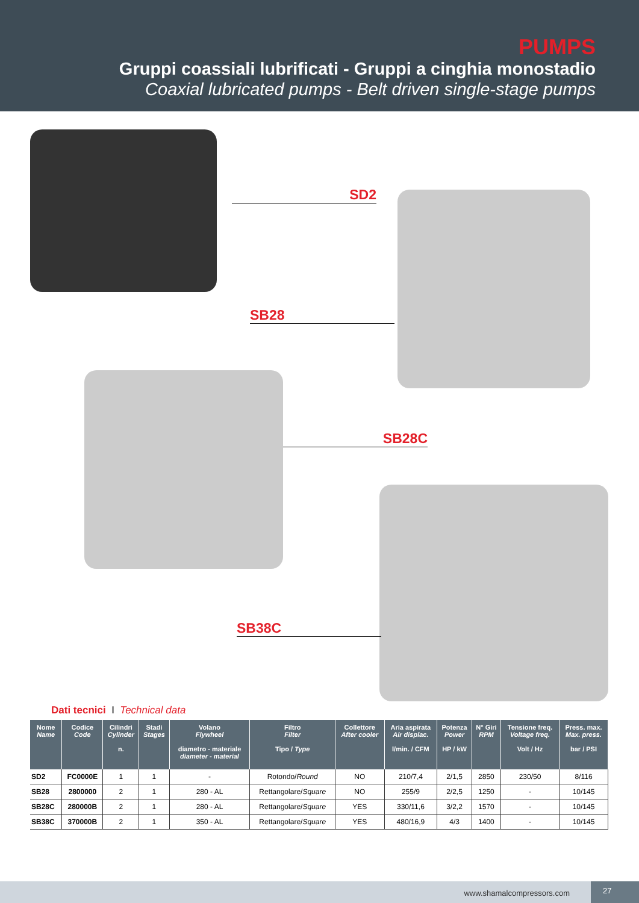PUMPS
Gruppi coassiali lubrificati - Gruppi a cinghia monostadio
Coaxial lubricated pumps - Belt driven single-stage pumps
SD2
SB28
SB28C
SB38C
Dati tecnici I Technical data
| Nome Name | Codice Code | Cilindri Cylinder n. | Stadi Stages | Volano Flywheel diametro - materiale diameter - material | Filtro Filter Tipo / Type | Collettore After cooler | Aria aspirata Air displac. l/min. / CFM | Potenza Power HP / kW | N° Giri RPM | Tensione freq. Voltage freq. Volt / Hz | Press. max. Max. press. bar / PSI |
| --- | --- | --- | --- | --- | --- | --- | --- | --- | --- | --- | --- |
| SD2 | FC0000E | 1 | 1 | - | Rotondo/ Round | NO | 210/7,4 | 2/1,5 | 2850 | 230/50 | 8/116 |
| SB28 | 2800000 | 2 | 1 | 280 - AL | Rettangolare/ Square | NO | 255/9 | 2/2,5 | 1250 | - | 10/145 |
| SB28C | 280000B | 2 | 1 | 280 - AL | Rettangolare/ Square | YES | 330/11,6 | 3/2,2 | 1570 | - | 10/145 |
| SB38C | 370000B | 2 | 1 | 350 - AL | Rettangolare/ Square | YES | 480/16,9 | 4/3 | 1400 | - | 10/145 |
www.shamalcompressors.com 27